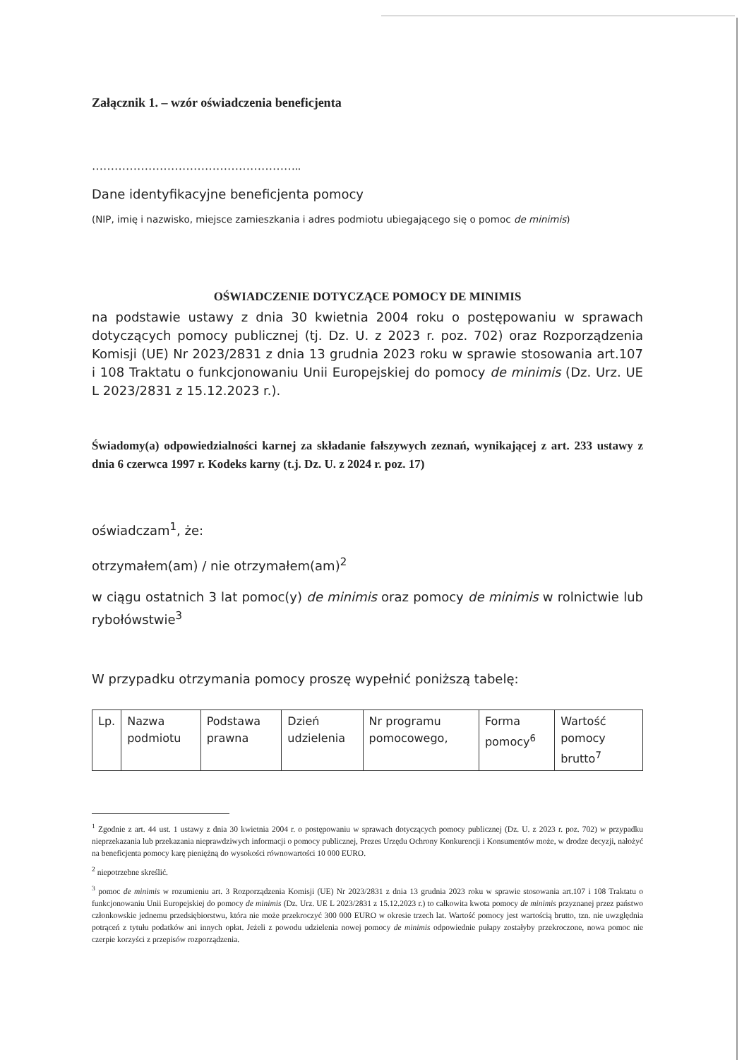Załącznik 1. – wzór oświadczenia beneficjenta
………………………………………………..
Dane identyfikacyjne beneficjenta pomocy
(NIP, imię i nazwisko, miejsce zamieszkania i adres podmiotu ubiegającego się o pomoc de minimis)
OŚWIADCZENIE DOTYCZĄCE POMOCY DE MINIMIS
na podstawie ustawy z dnia 30 kwietnia 2004 roku o postępowaniu w sprawach dotyczących pomocy publicznej (tj. Dz. U. z 2023 r. poz. 702) oraz Rozporządzenia Komisji (UE) Nr 2023/2831 z dnia 13 grudnia 2023 roku w sprawie stosowania art.107 i 108 Traktatu o funkcjonowaniu Unii Europejskiej do pomocy de minimis (Dz. Urz. UE L 2023/2831 z 15.12.2023 r.).
Świadomy(a) odpowiedzialności karnej za składanie fałszywych zeznań, wynikającej z art. 233 ustawy z dnia 6 czerwca 1997 r. Kodeks karny (t.j. Dz. U. z 2024 r. poz. 17)
oświadczam<sup>1</sup>, że:
otrzymałem(am) / nie otrzymałem(am)<sup>2</sup>
w ciągu ostatnich 3 lat pomoc(y) de minimis oraz pomocy de minimis w rolnictwie lub rybołówstwie<sup>3</sup>
W przypadku otrzymania pomocy proszę wypełnić poniższą tabelę:
| Lp. | Nazwa podmiotu | Podstawa prawna | Dzień udzielenia | Nr programu pomocowego, | Forma pomocy<sup>6</sup> | Wartość pomocy brutto<sup>7</sup> |
<sup>1</sup> Zgodnie z art. 44 ust. 1 ustawy z dnia 30 kwietnia 2004 r. o postępowaniu w sprawach dotyczących pomocy publicznej (Dz. U. z 2023 r. poz. 702) w przypadku nieprzekazania lub przekazania nieprawdziwych informacji o pomocy publicznej, Prezes Urzędu Ochrony Konkurencji i Konsumentów może, w drodze decyzji, nałożyć na beneficjenta pomocy karę pieniężną do wysokości równowartości 10 000 EURO.
<sup>2</sup> niepotrzebne skreślić.
<sup>3</sup> pomoc de minimis w rozumieniu art. 3 Rozporządzenia Komisji (UE) Nr 2023/2831 z dnia 13 grudnia 2023 roku w sprawie stosowania art.107 i 108 Traktatu o funkcjonowaniu Unii Europejskiej do pomocy de minimis (Dz. Urz. UE L 2023/2831 z 15.12.2023 r.) to całkowita kwota pomocy de minimis przyznanej przez państwo członkowskie jednemu przedsiębiorstwu, która nie może przekroczyć 300 000 EURO w okresie trzech lat. Wartość pomocy jest wartością brutto, tzn. nie uwzględnia potrąceń z tytułu podatków ani innych opłat. Jeżeli z powodu udzielenia nowej pomocy de minimis odpowiednie pułapy zostałyby przekroczone, nowa pomoc nie czerpie korzyści z przepisów rozporządzenia.